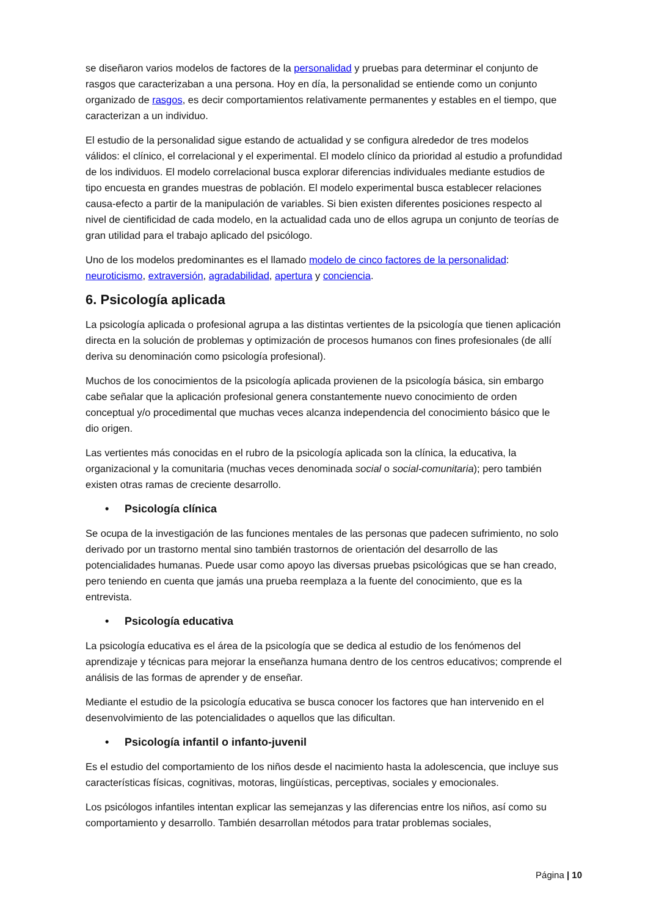se diseñaron varios modelos de factores de la personalidad y pruebas para determinar el conjunto de rasgos que caracterizaban a una persona. Hoy en día, la personalidad se entiende como un conjunto organizado de rasgos, es decir comportamientos relativamente permanentes y estables en el tiempo, que caracterizan a un individuo.
El estudio de la personalidad sigue estando de actualidad y se configura alrededor de tres modelos válidos: el clínico, el correlacional y el experimental. El modelo clínico da prioridad al estudio a profundidad de los individuos. El modelo correlacional busca explorar diferencias individuales mediante estudios de tipo encuesta en grandes muestras de población. El modelo experimental busca establecer relaciones causa-efecto a partir de la manipulación de variables. Si bien existen diferentes posiciones respecto al nivel de cientificidad de cada modelo, en la actualidad cada uno de ellos agrupa un conjunto de teorías de gran utilidad para el trabajo aplicado del psicólogo.
Uno de los modelos predominantes es el llamado modelo de cinco factores de la personalidad: neuroticismo, extraversión, agradabilidad, apertura y conciencia.
6. Psicología aplicada
La psicología aplicada o profesional agrupa a las distintas vertientes de la psicología que tienen aplicación directa en la solución de problemas y optimización de procesos humanos con fines profesionales (de allí deriva su denominación como psicología profesional).
Muchos de los conocimientos de la psicología aplicada provienen de la psicología básica, sin embargo cabe señalar que la aplicación profesional genera constantemente nuevo conocimiento de orden conceptual y/o procedimental que muchas veces alcanza independencia del conocimiento básico que le dio origen.
Las vertientes más conocidas en el rubro de la psicología aplicada son la clínica, la educativa, la organizacional y la comunitaria (muchas veces denominada social o social-comunitaria); pero también existen otras ramas de creciente desarrollo.
• Psicología clínica
Se ocupa de la investigación de las funciones mentales de las personas que padecen sufrimiento, no solo derivado por un trastorno mental sino también trastornos de orientación del desarrollo de las potencialidades humanas. Puede usar como apoyo las diversas pruebas psicológicas que se han creado, pero teniendo en cuenta que jamás una prueba reemplaza a la fuente del conocimiento, que es la entrevista.
• Psicología educativa
La psicología educativa es el área de la psicología que se dedica al estudio de los fenómenos del aprendizaje y técnicas para mejorar la enseñanza humana dentro de los centros educativos; comprende el análisis de las formas de aprender y de enseñar.
Mediante el estudio de la psicología educativa se busca conocer los factores que han intervenido en el desenvolvimiento de las potencialidades o aquellos que las dificultan.
• Psicología infantil o infanto-juvenil
Es el estudio del comportamiento de los niños desde el nacimiento hasta la adolescencia, que incluye sus características físicas, cognitivas, motoras, lingüísticas, perceptivas, sociales y emocionales.
Los psicólogos infantiles intentan explicar las semejanzas y las diferencias entre los niños, así como su comportamiento y desarrollo. También desarrollan métodos para tratar problemas sociales,
Página | 10